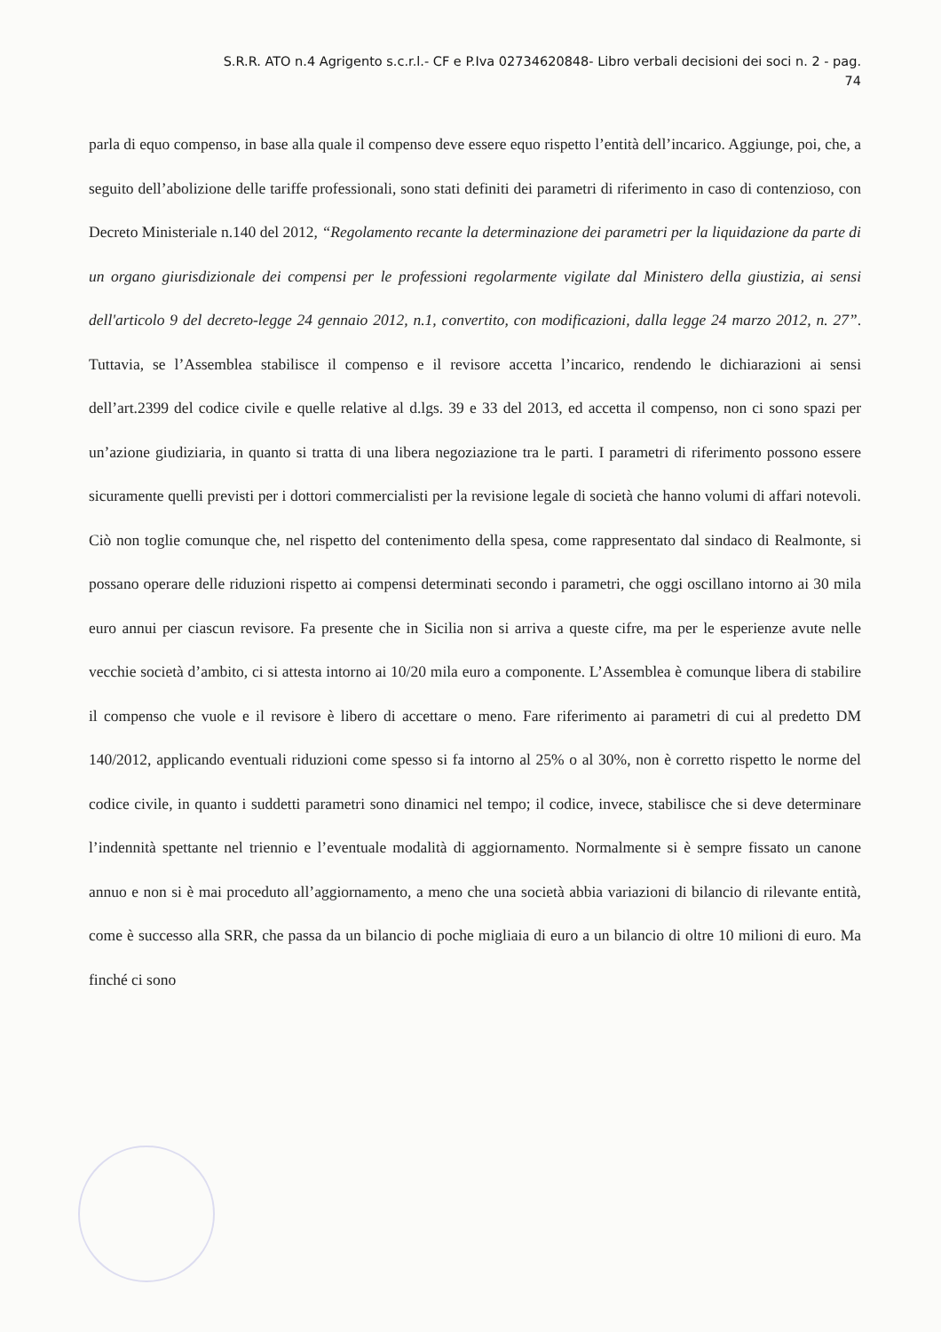S.R.R. ATO n.4 Agrigento s.c.r.l.- CF e P.Iva 02734620848- Libro verbali decisioni dei soci n. 2 - pag.
74
parla di equo compenso, in base alla quale il compenso deve essere equo rispetto l’entità dell’incarico. Aggiunge, poi, che, a seguito dell’abolizione delle tariffe professionali, sono stati definiti dei parametri di riferimento in caso di contenzioso, con Decreto Ministeriale n.140 del 2012, “Regolamento recante la determinazione dei parametri per la liquidazione da parte di un organo giurisdizionale dei compensi per le professioni regolarmente vigilate dal Ministero della giustizia, ai sensi dell'articolo 9 del decreto-legge 24 gennaio 2012, n.1, convertito, con modificazioni, dalla legge 24 marzo 2012, n. 27”. Tuttavia, se l’Assemblea stabilisce il compenso e il revisore accetta l’incarico, rendendo le dichiarazioni ai sensi dell’art.2399 del codice civile e quelle relative al d.lgs. 39 e 33 del 2013, ed accetta il compenso, non ci sono spazi per un’azione giudiziaria, in quanto si tratta di una libera negoziazione tra le parti. I parametri di riferimento possono essere sicuramente quelli previsti per i dottori commercialisti per la revisione legale di società che hanno volumi di affari notevoli. Ciò non toglie comunque che, nel rispetto del contenimento della spesa, come rappresentato dal sindaco di Realmonte, si possano operare delle riduzioni rispetto ai compensi determinati secondo i parametri, che oggi oscillano intorno ai 30 mila euro annui per ciascun revisore. Fa presente che in Sicilia non si arriva a queste cifre, ma per le esperienze avute nelle vecchie società d’ambito, ci si attesta intorno ai 10/20 mila euro a componente. L’Assemblea è comunque libera di stabilire il compenso che vuole e il revisore è libero di accettare o meno. Fare riferimento ai parametri di cui al predetto DM 140/2012, applicando eventuali riduzioni come spesso si fa intorno al 25% o al 30%, non è corretto rispetto le norme del codice civile, in quanto i suddetti parametri sono dinamici nel tempo; il codice, invece, stabilisce che si deve determinare l’indennità spettante nel triennio e l’eventuale modalità di aggiornamento. Normalmente si è sempre fissato un canone annuo e non si è mai proceduto all’aggiornamento, a meno che una società abbia variazioni di bilancio di rilevante entità, come è successo alla SRR, che passa da un bilancio di poche migliaia di euro a un bilancio di oltre 10 milioni di euro. Ma finché ci sono